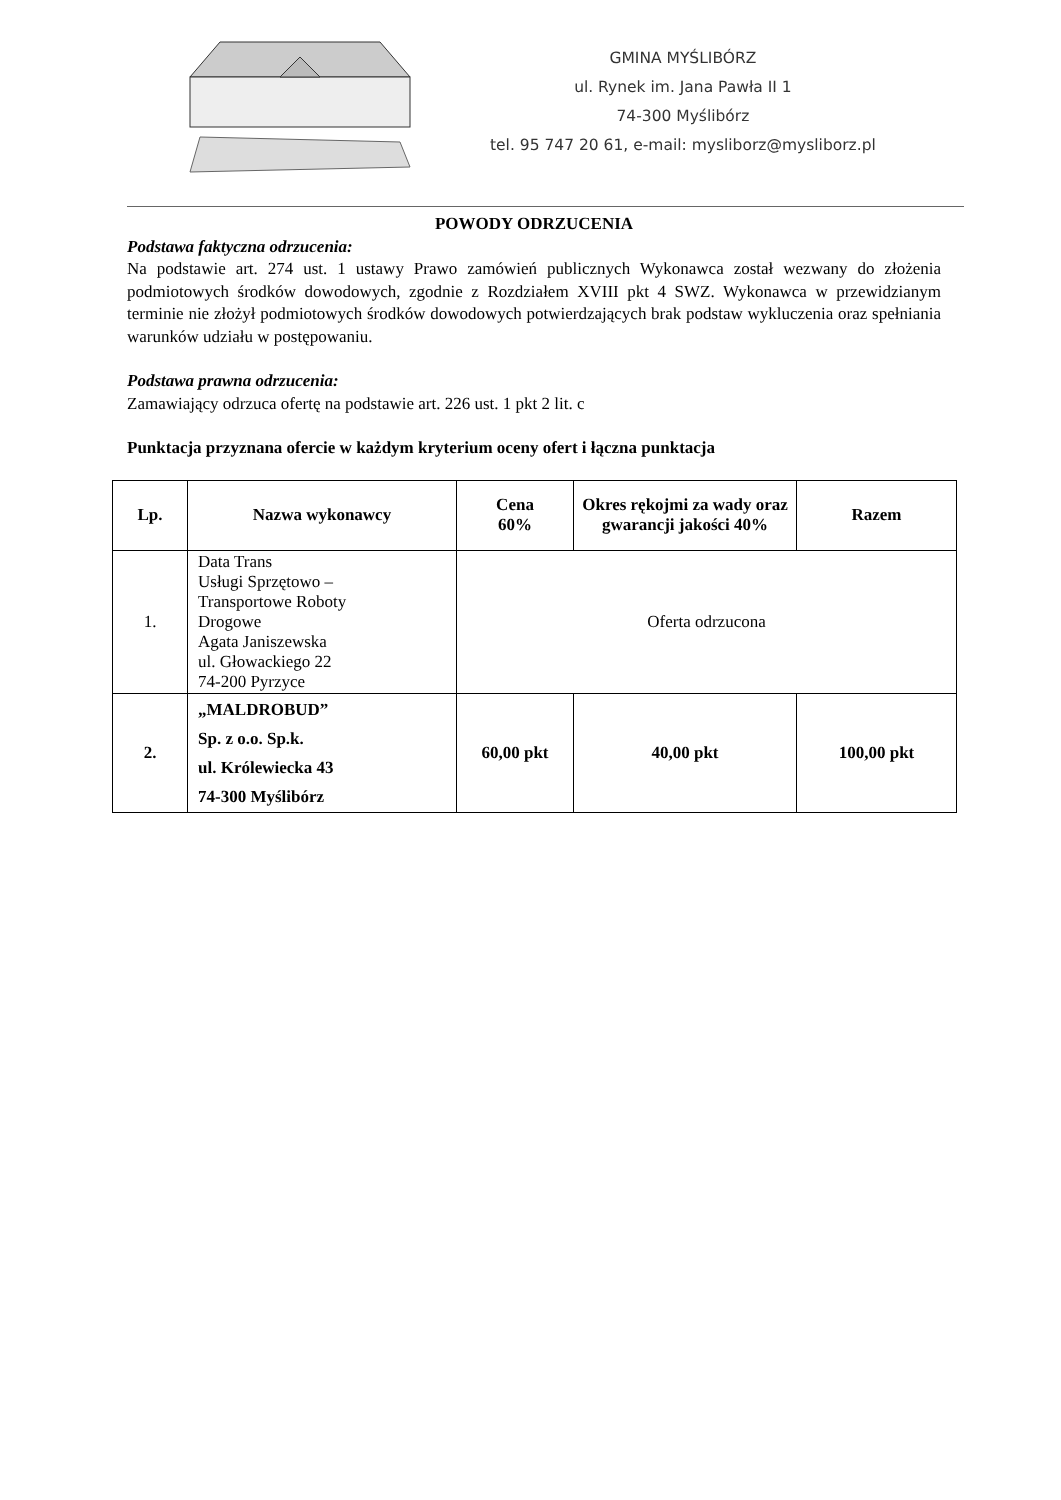GMINA MYŚLIBÓRZ
ul. Rynek im. Jana Pawła II 1
74-300 Myślibórz
tel. 95 747 20 61, e-mail: mysliborz@mysliborz.pl
POWODY ODRZUCENIA
Podstawa faktyczna odrzucenia:
Na podstawie art. 274 ust. 1 ustawy Prawo zamówień publicznych Wykonawca został wezwany do złożenia podmiotowych środków dowodowych, zgodnie z Rozdziałem XVIII pkt 4 SWZ. Wykonawca w przewidzianym terminie nie złożył podmiotowych środków dowodowych potwierdzających brak podstaw wykluczenia oraz spełniania warunków udziału w postępowaniu.
Podstawa prawna odrzucenia:
Zamawiający odrzuca ofertę na podstawie art. 226 ust. 1 pkt 2 lit. c
Punktacja przyznana ofercie w każdym kryterium oceny ofert i łączna punktacja
| Lp. | Nazwa wykonawcy | Cena 60% | Okres rękojmi za wady oraz gwarancji jakości 40% | Razem |
| --- | --- | --- | --- | --- |
| 1. | Data Trans Usługi Sprzętowo – Transportowe Roboty Drogowe Agata Janiszewska ul. Głowackiego 22 74-200 Pyrzyce | Oferta odrzucona | | |
| 2. | „MALDROBUD” Sp. z o.o. Sp.k. ul. Królewiecka 43 74-300 Myślibórz | 60,00 pkt | 40,00 pkt | 100,00 pkt |